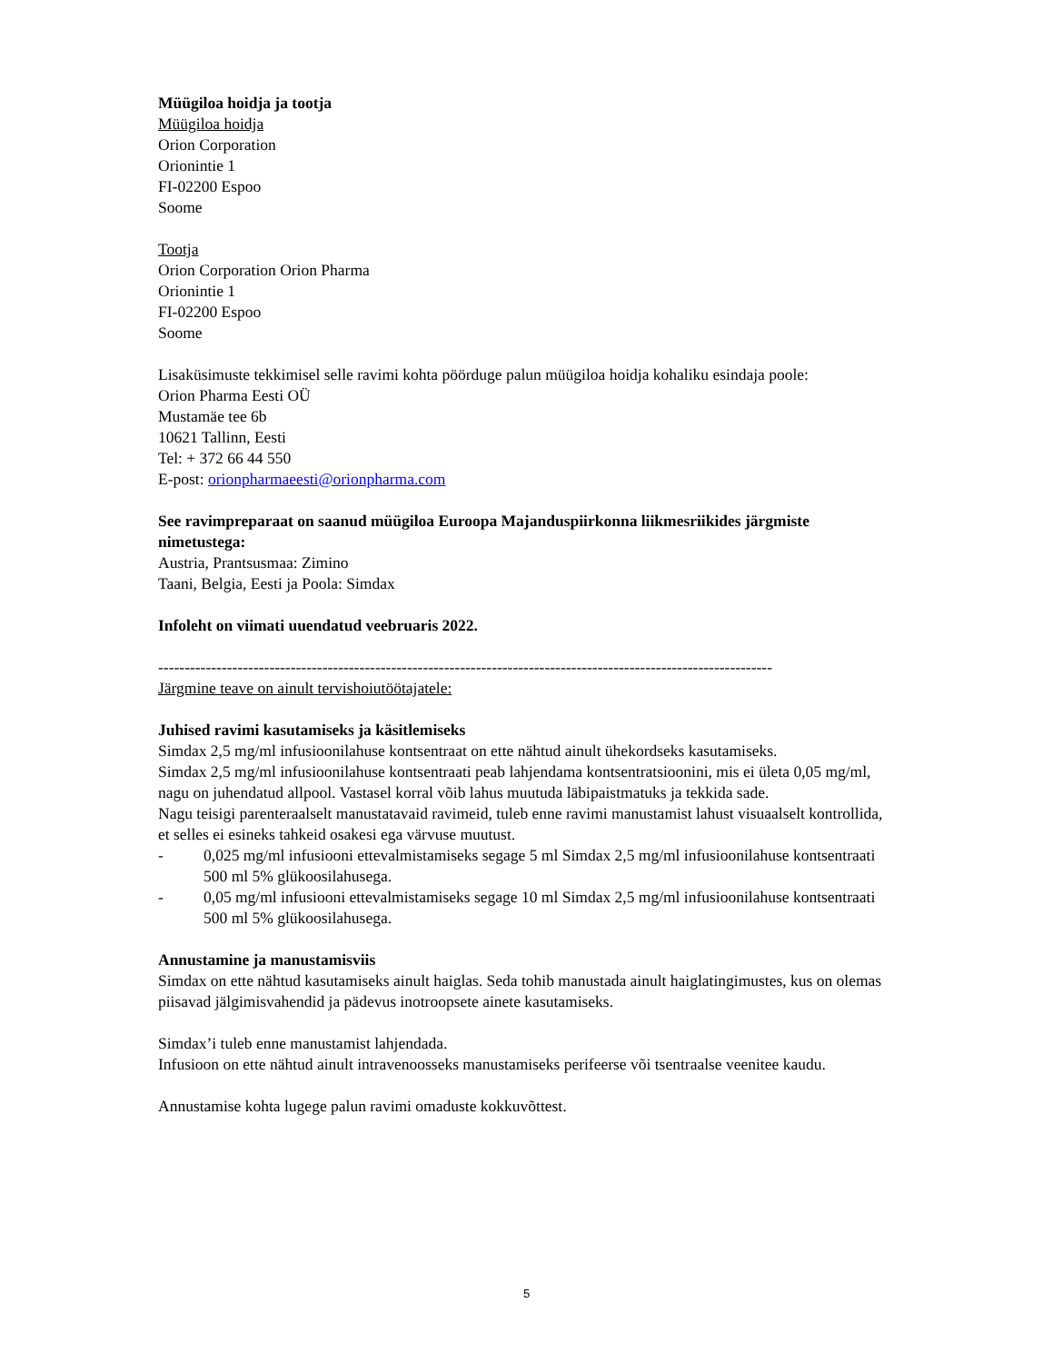Müügiloa hoidja ja tootja
Müügiloa hoidja
Orion Corporation
Orionintie 1
FI-02200 Espoo
Soome
Tootja
Orion Corporation Orion Pharma
Orionintie 1
FI-02200 Espoo
Soome
Lisaküsimuste tekkimisel selle ravimi kohta pöörduge palun müügiloa hoidja kohaliku esindaja poole:
Orion Pharma Eesti OÜ
Mustamäe tee 6b
10621 Tallinn, Eesti
Tel: + 372 66 44 550
E-post: orionpharmaeesti@orionpharma.com
See ravimpreparaat on saanud müügiloa Euroopa Majanduspiirkonna liikmesriikides järgmiste nimetustega:
Austria, Prantsusmaa: Zimino
Taani, Belgia, Eesti ja Poola: Simdax
Infoleht on viimati uuendatud veebruaris 2022.
--------------------------------------------------------------------------------------------------------------------
Järgmine teave on ainult tervishoiutöötajatele:
Juhised ravimi kasutamiseks ja käsitlemiseks
Simdax 2,5 mg/ml infusioonilahuse kontsentraat on ette nähtud ainult ühekordseks kasutamiseks.
Simdax 2,5 mg/ml infusioonilahuse kontsentraati peab lahjendama kontsentratsioonini, mis ei ületa 0,05 mg/ml, nagu on juhendatud allpool. Vastasel korral võib lahus muutuda läbipaistmatuks ja tekkida sade.
Nagu teisigi parenteraalselt manustatavaid ravimeid, tuleb enne ravimi manustamist lahust visuaalselt kontrollida, et selles ei esineks tahkeid osakesi ega värvuse muutust.
- 0,025 mg/ml infusiooni ettevalmistamiseks segage 5 ml Simdax 2,5 mg/ml infusioonilahuse kontsentraati 500 ml 5% glükoosilahusega.
- 0,05 mg/ml infusiooni ettevalmistamiseks segage 10 ml Simdax 2,5 mg/ml infusioonilahuse kontsentraati 500 ml 5% glükoosilahusega.
Annustamine ja manustamisviis
Simdax on ette nähtud kasutamiseks ainult haiglas. Seda tohib manustada ainult haiglatingimustes, kus on olemas piisavad jälgimisvahendid ja pädevus inotroopsete ainete kasutamiseks.
Simdax’i tuleb enne manustamist lahjendada.
Infusioon on ette nähtud ainult intravenoosseks manustamiseks perifeerse või tsentraalse veenitee kaudu.
Annustamise kohta lugege palun ravimi omaduste kokkuvõttest.
5